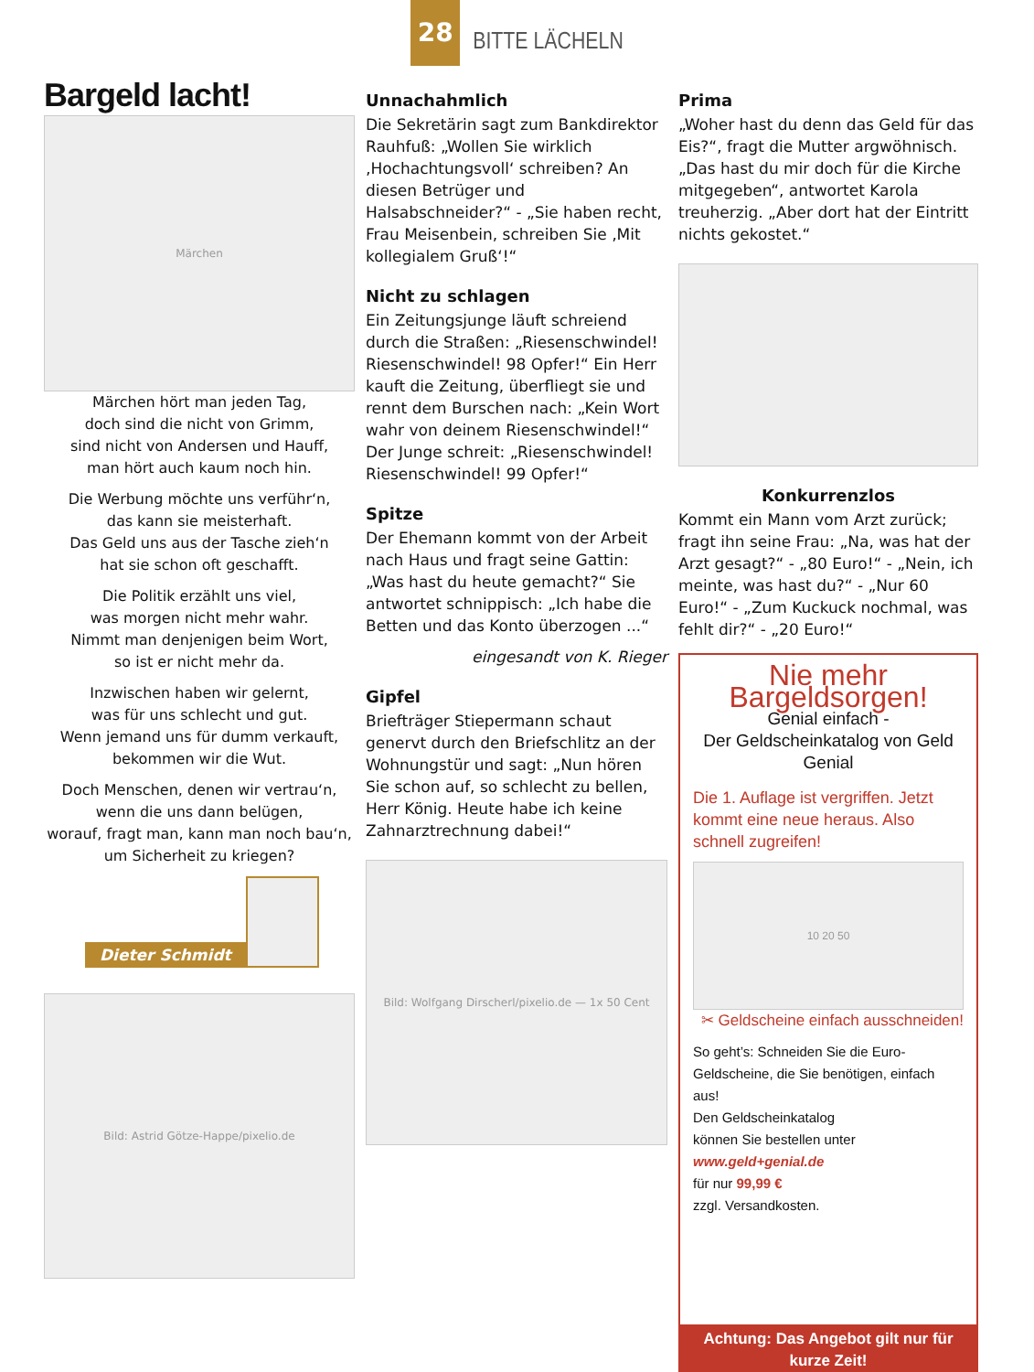28
BITTE LÄCHELN
Bargeld lacht!
Märchen
Märchen hört man jeden Tag,
doch sind die nicht von Grimm,
sind nicht von Andersen und Hauff,
man hört auch kaum noch hin.
Die Werbung möchte uns verführ‘n,
das kann sie meisterhaft.
Das Geld uns aus der Tasche zieh‘n
hat sie schon oft geschafft.
Die Politik erzählt uns viel,
was morgen nicht mehr wahr.
Nimmt man denjenigen beim Wort,
so ist er nicht mehr da.
Inzwischen haben wir gelernt,
was für uns schlecht und gut.
Wenn jemand uns für dumm verkauft,
bekommen wir die Wut.
Doch Menschen, denen wir vertrau‘n,
wenn die uns dann belügen,
worauf, fragt man, kann man noch bau‘n,
um Sicherheit zu kriegen?
Dieter Schmidt
Bild: Astrid Götze-Happe/pixelio.de
Unnachahmlich
Die Sekretärin sagt zum Bankdirektor Rauhfuß: „Wollen Sie wirklich ‚Hochachtungsvoll‘ schreiben? An diesen Betrüger und Halsabschneider?“ - „Sie haben recht, Frau Meisenbein, schreiben Sie ‚Mit kollegialem Gruß‘!“
Nicht zu schlagen
Ein Zeitungsjunge läuft schreiend durch die Straßen: „Riesenschwindel! Riesenschwindel! 98 Opfer!“ Ein Herr kauft die Zeitung, überfliegt sie und rennt dem Burschen nach: „Kein Wort wahr von deinem Riesenschwindel!“ Der Junge schreit: „Riesenschwindel! Riesenschwindel! 99 Opfer!“
Spitze
Der Ehemann kommt von der Arbeit nach Haus und fragt seine Gattin: „Was hast du heute gemacht?“ Sie antwortet schnippisch: „Ich habe die Betten und das Konto überzogen ...“
eingesandt von K. Rieger
Gipfel
Briefträger Stiepermann schaut genervt durch den Briefschlitz an der Wohnungstür und sagt: „Nun hören Sie schon auf, so schlecht zu bellen, Herr König. Heute habe ich keine Zahnarztrechnung dabei!“
Bild: Wolfgang Dirscherl/pixelio.de — 1x 50 Cent
Prima
„Woher hast du denn das Geld für das Eis?“, fragt die Mutter argwöhnisch. „Das hast du mir doch für die Kirche mitgegeben“, antwortet Karola treuherzig. „Aber dort hat der Eintritt nichts gekostet.“
Konkurrenzlos
Kommt ein Mann vom Arzt zurück; fragt ihn seine Frau: „Na, was hat der Arzt gesagt?“ - „80 Euro!“ - „Nein, ich meinte, was hast du?“ - „Nur 60 Euro!“ - „Zum Kuckuck nochmal, was fehlt dir?“ - „20 Euro!“
Nie mehr Bargeldsorgen!
Genial einfach -
Der Geldscheinkatalog von Geld Genial
Die 1. Auflage ist vergriffen. Jetzt kommt eine neue heraus. Also schnell zugreifen!
10 20 50
✂ Geldscheine einfach ausschneiden!
So geht’s: Schneiden Sie die Euro-Geldscheine, die Sie benötigen, einfach aus!
Den Geldscheinkatalog
können Sie bestellen unter
www.geld+genial.de
für nur 99,99 €
zzgl. Versandkosten.
Achtung: Das Angebot gilt nur für kurze Zeit!